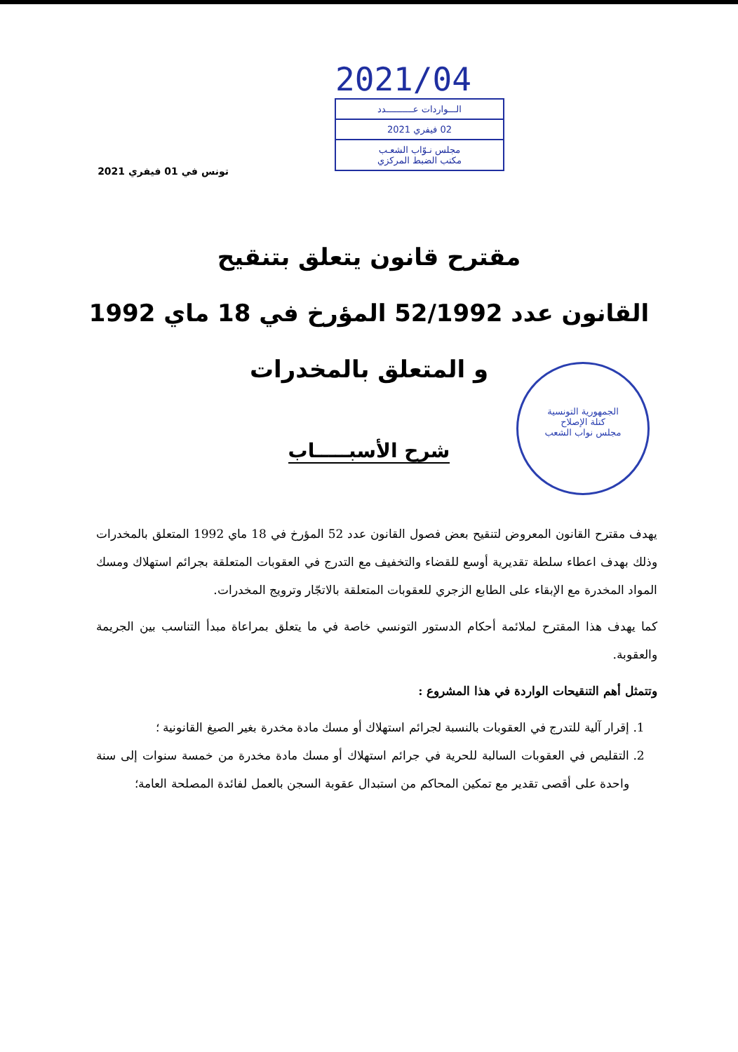2021/04
الـــواردات عــــــــــدد
02 فيفري 2021
مجلس نـوّاب الشعـب
مكتب الضبط المركزي
تونس في 01 فيفري 2021
مقترح قانون يتعلق بتنقيح
القانون عدد 52/1992 المؤرخ في 18 ماي 1992
و المتعلق بالمخدرات
الجمهورية التونسية
كتلة الإصلاح
مجلس نواب الشعب
شرح الأسبـــــاب
يهدف مقترح القانون المعروض لتنقيح بعض فصول القانون عدد 52 المؤرخ في 18 ماي 1992 المتعلق بالمخدرات وذلك بهدف اعطاء سلطة تقديرية أوسع للقضاء والتخفيف مع التدرج في العقوبات المتعلقة بجرائم استهلاك ومسك المواد المخدرة مع الإبقاء على الطابع الزجري للعقوبات المتعلقة بالاتجّار وترويج المخدرات.
كما يهدف هذا المقترح لملائمة أحكام الدستور التونسي خاصة في ما يتعلق بمراعاة مبدأ التناسب بين الجريمة والعقوبة.
وتتمثل أهم التنقيحات الواردة في هذا المشروع :
1. إقرار آلية للتدرج في العقوبات بالنسبة لجرائم استهلاك أو مسك مادة مخدرة بغير الصيغ القانونية ؛
2. التقليص في العقوبات السالبة للحرية في جرائم استهلاك أو مسك مادة مخدرة من خمسة سنوات إلى سنة واحدة على أقصى تقدير مع تمكين المحاكم من استبدال عقوبة السجن بالعمل لفائدة المصلحة العامة؛